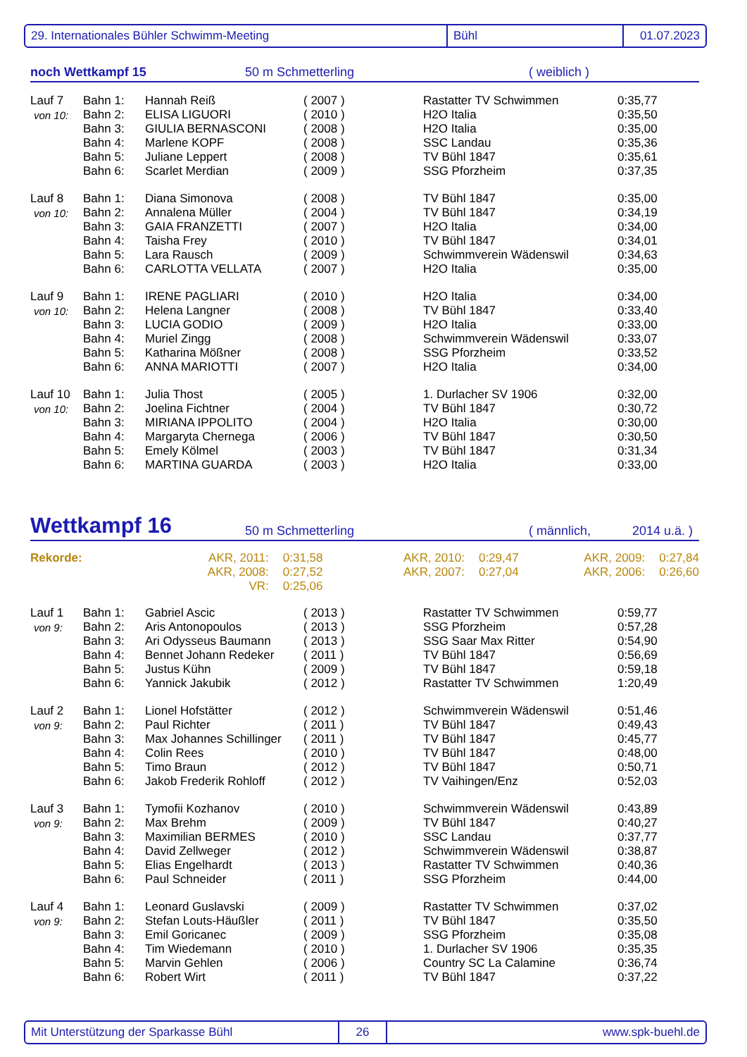29. Internationales Bühler Schwimm-Meeting Bühl 01.07.2023
noch Wettkampf 15 50 m Schmetterling ( weiblich )
| Lauf 7 | Bahn 1: | Hannah Reiß | ( 2007 ) | Rastatter TV Schwimmen | 0:35,77 |
| von 10: | Bahn 2: | ELISA LIGUORI | ( 2010 ) | H2O Italia | 0:35,50 |
| | Bahn 3: | GIULIA BERNASCONI | ( 2008 ) | H2O Italia | 0:35,00 |
| | Bahn 4: | Marlene KOPF | ( 2008 ) | SSC Landau | 0:35,36 |
| | Bahn 5: | Juliane Leppert | ( 2008 ) | TV Bühl 1847 | 0:35,61 |
| | Bahn 6: | Scarlet Merdian | ( 2009 ) | SSG Pforzheim | 0:37,35 |
| Lauf 8 | Bahn 1: | Diana Simonova | ( 2008 ) | TV Bühl 1847 | 0:35,00 |
| von 10: | Bahn 2: | Annalena Müller | ( 2004 ) | TV Bühl 1847 | 0:34,19 |
| | Bahn 3: | GAIA FRANZETTI | ( 2007 ) | H2O Italia | 0:34,00 |
| | Bahn 4: | Taisha Frey | ( 2010 ) | TV Bühl 1847 | 0:34,01 |
| | Bahn 5: | Lara Rausch | ( 2009 ) | Schwimmverein Wädenswil | 0:34,63 |
| | Bahn 6: | CARLOTTA VELLATA | ( 2007 ) | H2O Italia | 0:35,00 |
| Lauf 9 | Bahn 1: | IRENE PAGLIARI | ( 2010 ) | H2O Italia | 0:34,00 |
| von 10: | Bahn 2: | Helena Langner | ( 2008 ) | TV Bühl 1847 | 0:33,40 |
| | Bahn 3: | LUCIA GODIO | ( 2009 ) | H2O Italia | 0:33,00 |
| | Bahn 4: | Muriel Zingg | ( 2008 ) | Schwimmverein Wädenswil | 0:33,07 |
| | Bahn 5: | Katharina Mößner | ( 2008 ) | SSG Pforzheim | 0:33,52 |
| | Bahn 6: | ANNA MARIOTTI | ( 2007 ) | H2O Italia | 0:34,00 |
| Lauf 10 | Bahn 1: | Julia Thost | ( 2005 ) | 1. Durlacher SV 1906 | 0:32,00 |
| von 10: | Bahn 2: | Joelina Fichtner | ( 2004 ) | TV Bühl 1847 | 0:30,72 |
| | Bahn 3: | MIRIANA IPPOLITO | ( 2004 ) | H2O Italia | 0:30,00 |
| | Bahn 4: | Margaryta Chernega | ( 2006 ) | TV Bühl 1847 | 0:30,50 |
| | Bahn 5: | Emely Kölmel | ( 2003 ) | TV Bühl 1847 | 0:31,34 |
| | Bahn 6: | MARTINA GUARDA | ( 2003 ) | H2O Italia | 0:33,00 |
Wettkampf 16 50 m Schmetterling ( männlich, 2014 u.ä. )
| Rekorde: | AKR, 2011: | 0:31,58 | AKR, 2010: | 0:29,47 | AKR, 2009: | 0:27,84 |
| | AKR, 2008: | 0:27,52 | AKR, 2007: | 0:27,04 | AKR, 2006: | 0:26,60 |
| | VR: | 0:25,06 | | | | |
| Lauf 1 | Bahn 1: | Gabriel Ascic | ( 2013 ) | Rastatter TV Schwimmen | 0:59,77 |
| von 9: | Bahn 2: | Aris Antonopoulos | ( 2013 ) | SSG Pforzheim | 0:57,28 |
| | Bahn 3: | Ari Odysseus Baumann | ( 2013 ) | SSG Saar Max Ritter | 0:54,90 |
| | Bahn 4: | Bennet Johann Redeker | ( 2011 ) | TV Bühl 1847 | 0:56,69 |
| | Bahn 5: | Justus Kühn | ( 2009 ) | TV Bühl 1847 | 0:59,18 |
| | Bahn 6: | Yannick Jakubik | ( 2012 ) | Rastatter TV Schwimmen | 1:20,49 |
| Lauf 2 | Bahn 1: | Lionel Hofstätter | ( 2012 ) | Schwimmverein Wädenswil | 0:51,46 |
| von 9: | Bahn 2: | Paul Richter | ( 2011 ) | TV Bühl 1847 | 0:49,43 |
| | Bahn 3: | Max Johannes Schillinger | ( 2011 ) | TV Bühl 1847 | 0:45,77 |
| | Bahn 4: | Colin Rees | ( 2010 ) | TV Bühl 1847 | 0:48,00 |
| | Bahn 5: | Timo Braun | ( 2012 ) | TV Bühl 1847 | 0:50,71 |
| | Bahn 6: | Jakob Frederik Rohloff | ( 2012 ) | TV Vaihingen/Enz | 0:52,03 |
| Lauf 3 | Bahn 1: | Tymofii Kozhanov | ( 2010 ) | Schwimmverein Wädenswil | 0:43,89 |
| von 9: | Bahn 2: | Max Brehm | ( 2009 ) | TV Bühl 1847 | 0:40,27 |
| | Bahn 3: | Maximilian BERMES | ( 2010 ) | SSC Landau | 0:37,77 |
| | Bahn 4: | David Zellweger | ( 2012 ) | Schwimmverein Wädenswil | 0:38,87 |
| | Bahn 5: | Elias Engelhardt | ( 2013 ) | Rastatter TV Schwimmen | 0:40,36 |
| | Bahn 6: | Paul Schneider | ( 2011 ) | SSG Pforzheim | 0:44,00 |
| Lauf 4 | Bahn 1: | Leonard Guslavski | ( 2009 ) | Rastatter TV Schwimmen | 0:37,02 |
| von 9: | Bahn 2: | Stefan Louts-Häußler | ( 2011 ) | TV Bühl 1847 | 0:35,50 |
| | Bahn 3: | Emil Goricanec | ( 2009 ) | SSG Pforzheim | 0:35,08 |
| | Bahn 4: | Tim Wiedemann | ( 2010 ) | 1. Durlacher SV 1906 | 0:35,35 |
| | Bahn 5: | Marvin Gehlen | ( 2006 ) | Country SC La Calamine | 0:36,74 |
| | Bahn 6: | Robert Wirt | ( 2011 ) | TV Bühl 1847 | 0:37,22 |
Mit Unterstützung der Sparkasse Bühl 26 www.spk-buehl.de